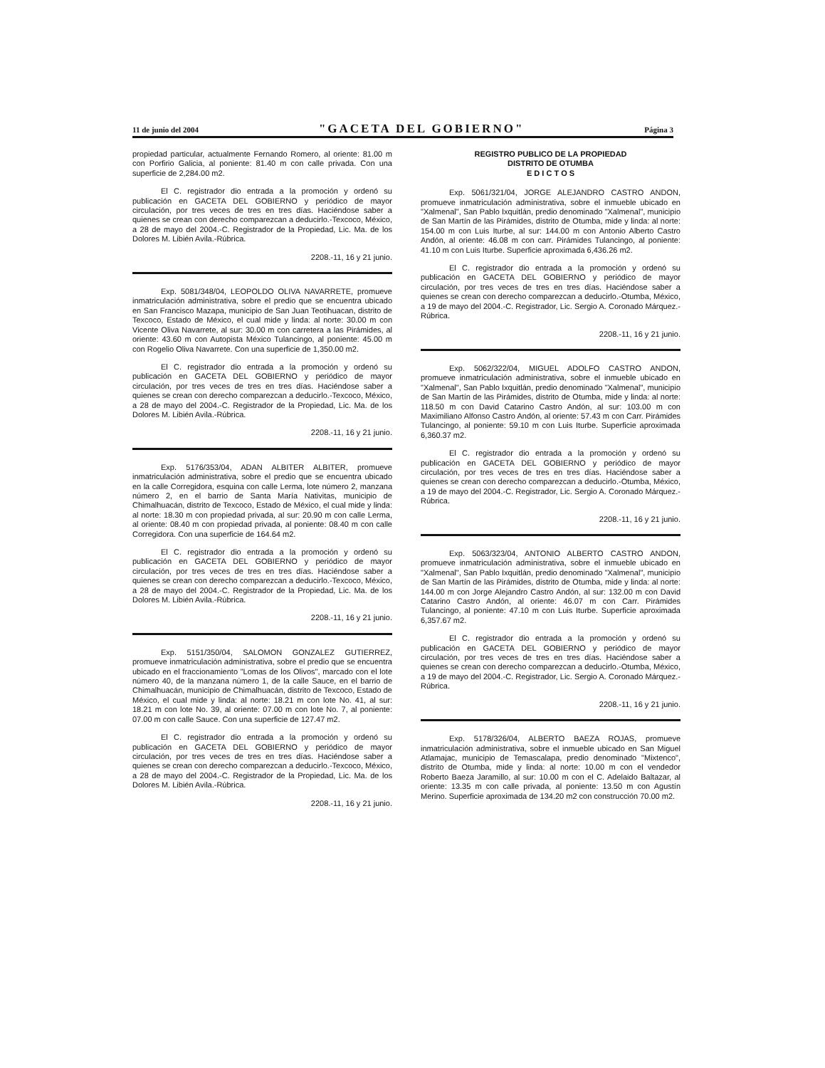11 de junio del 2004 "GACETA DEL GOBIERNO" Página 3
propiedad particular, actualmente Fernando Romero, al oriente: 81.00 m con Porfirio Galicia, al poniente: 81.40 m con calle privada. Con una superficie de 2,284.00 m2.
El C. registrador dio entrada a la promoción y ordenó su publicación en GACETA DEL GOBIERNO y periódico de mayor circulación, por tres veces de tres en tres días. Haciéndose saber a quienes se crean con derecho comparezcan a deducirlo.-Texcoco, México, a 28 de mayo del 2004.-C. Registrador de la Propiedad, Lic. Ma. de los Dolores M. Libién Avila.-Rúbrica.
2208.-11, 16 y 21 junio.
Exp. 5081/348/04, LEOPOLDO OLIVA NAVARRETE, promueve inmatriculación administrativa, sobre el predio que se encuentra ubicado en San Francisco Mazapa, municipio de San Juan Teotihuacan, distrito de Texcoco, Estado de México, el cual mide y linda: al norte: 30.00 m con Vicente Oliva Navarrete, al sur: 30.00 m con carretera a las Pirámides, al oriente: 43.60 m con Autopista México Tulancingo, al poniente: 45.00 m con Rogelio Oliva Navarrete. Con una superficie de 1,350.00 m2.
El C. registrador dio entrada a la promoción y ordenó su publicación en GACETA DEL GOBIERNO y periódico de mayor circulación, por tres veces de tres en tres días. Haciéndose saber a quienes se crean con derecho comparezcan a deducirlo.-Texcoco, México, a 28 de mayo del 2004.-C. Registrador de la Propiedad, Lic. Ma. de los Dolores M. Libién Avila.-Rúbrica.
2208.-11, 16 y 21 junio.
Exp. 5176/353/04, ADAN ALBITER ALBITER, promueve inmatriculación administrativa, sobre el predio que se encuentra ubicado en la calle Corregidora, esquina con calle Lerma, lote número 2, manzana número 2, en el barrio de Santa María Nativitas, municipio de Chimalhuacán, distrito de Texcoco, Estado de México, el cual mide y linda: al norte: 18.30 m con propiedad privada, al sur: 20.90 m con calle Lerma, al oriente: 08.40 m con propiedad privada, al poniente: 08.40 m con calle Corregidora. Con una superficie de 164.64 m2.
El C. registrador dio entrada a la promoción y ordenó su publicación en GACETA DEL GOBIERNO y periódico de mayor circulación, por tres veces de tres en tres días. Haciéndose saber a quienes se crean con derecho comparezcan a deducirlo.-Texcoco, México, a 28 de mayo del 2004.-C. Registrador de la Propiedad, Lic. Ma. de los Dolores M. Libién Avila.-Rúbrica.
2208.-11, 16 y 21 junio.
Exp. 5151/350/04, SALOMON GONZALEZ GUTIERREZ, promueve inmatriculación administrativa, sobre el predio que se encuentra ubicado en el fraccionamiento "Lomas de los Olivos", marcado con el lote número 40, de la manzana número 1, de la calle Sauce, en el barrio de Chimalhuacán, municipio de Chimalhuacán, distrito de Texcoco, Estado de México, el cual mide y linda: al norte: 18.21 m con lote No. 41, al sur: 18.21 m con lote No. 39, al oriente: 07.00 m con lote No. 7, al poniente: 07.00 m con calle Sauce. Con una superficie de 127.47 m2.
El C. registrador dio entrada a la promoción y ordenó su publicación en GACETA DEL GOBIERNO y periódico de mayor circulación, por tres veces de tres en tres días. Haciéndose saber a quienes se crean con derecho comparezcan a deducirlo.-Texcoco, México, a 28 de mayo del 2004.-C. Registrador de la Propiedad, Lic. Ma. de los Dolores M. Libién Avila.-Rúbrica.
2208.-11, 16 y 21 junio.
REGISTRO PUBLICO DE LA PROPIEDAD
DISTRITO DE OTUMBA
E D I C T O S
Exp. 5061/321/04, JORGE ALEJANDRO CASTRO ANDON, promueve inmatriculación administrativa, sobre el inmueble ubicado en "Xalmenal", San Pablo Ixquitlán, predio denominado "Xalmenal", municipio de San Martín de las Pirámides, distrito de Otumba, mide y linda: al norte: 154.00 m con Luis Iturbe, al sur: 144.00 m con Antonio Alberto Castro Andón, al oriente: 46.08 m con carr. Pirámides Tulancingo, al poniente: 41.10 m con Luis Iturbe. Superficie aproximada 6,436.26 m2.
El C. registrador dio entrada a la promoción y ordenó su publicación en GACETA DEL GOBIERNO y periódico de mayor circulación, por tres veces de tres en tres días. Haciéndose saber a quienes se crean con derecho comparezcan a deducirlo.-Otumba, México, a 19 de mayo del 2004.-C. Registrador, Lic. Sergio A. Coronado Márquez.-Rúbrica.
2208.-11, 16 y 21 junio.
Exp. 5062/322/04, MIGUEL ADOLFO CASTRO ANDON, promueve inmatriculación administrativa, sobre el inmueble ubicado en "Xalmenal", San Pablo Ixquitlán, predio denominado "Xalmenal", municipio de San Martín de las Pirámides, distrito de Otumba, mide y linda: al norte: 118.50 m con David Catarino Castro Andón, al sur: 103.00 m con Maximiliano Alfonso Castro Andón, al oriente: 57.43 m con Carr. Pirámides Tulancingo, al poniente: 59.10 m con Luis Iturbe. Superficie aproximada 6,360.37 m2.
El C. registrador dio entrada a la promoción y ordenó su publicación en GACETA DEL GOBIERNO y periódico de mayor circulación, por tres veces de tres en tres días. Haciéndose saber a quienes se crean con derecho comparezcan a deducirlo.-Otumba, México, a 19 de mayo del 2004.-C. Registrador, Lic. Sergio A. Coronado Márquez.-Rúbrica.
2208.-11, 16 y 21 junio.
Exp. 5063/323/04, ANTONIO ALBERTO CASTRO ANDON, promueve inmatriculación administrativa, sobre el inmueble ubicado en "Xalmenal", San Pablo Ixquitlán, predio denominado "Xalmenal", municipio de San Martín de las Pirámides, distrito de Otumba, mide y linda: al norte: 144.00 m con Jorge Alejandro Castro Andón, al sur: 132.00 m con David Catarino Castro Andón, al oriente: 46.07 m con Carr. Pirámides Tulancingo, al poniente: 47.10 m con Luis Iturbe. Superficie aproximada 6,357.67 m2.
El C. registrador dio entrada a la promoción y ordenó su publicación en GACETA DEL GOBIERNO y periódico de mayor circulación, por tres veces de tres en tres días. Haciéndose saber a quienes se crean con derecho comparezcan a deducirlo.-Otumba, México, a 19 de mayo del 2004.-C. Registrador, Lic. Sergio A. Coronado Márquez.-Rúbrica.
2208.-11, 16 y 21 junio.
Exp. 5178/326/04, ALBERTO BAEZA ROJAS, promueve inmatriculación administrativa, sobre el inmueble ubicado en San Miguel Atlamajac, municipio de Temascalapa, predio denominado "Mixtenco", distrito de Otumba, mide y linda: al norte: 10.00 m con el vendedor Roberto Baeza Jaramillo, al sur: 10.00 m con el C. Adelaido Baltazar, al oriente: 13.35 m con calle privada, al poniente: 13.50 m con Agustín Merino. Superficie aproximada de 134.20 m2 con construcción 70.00 m2.